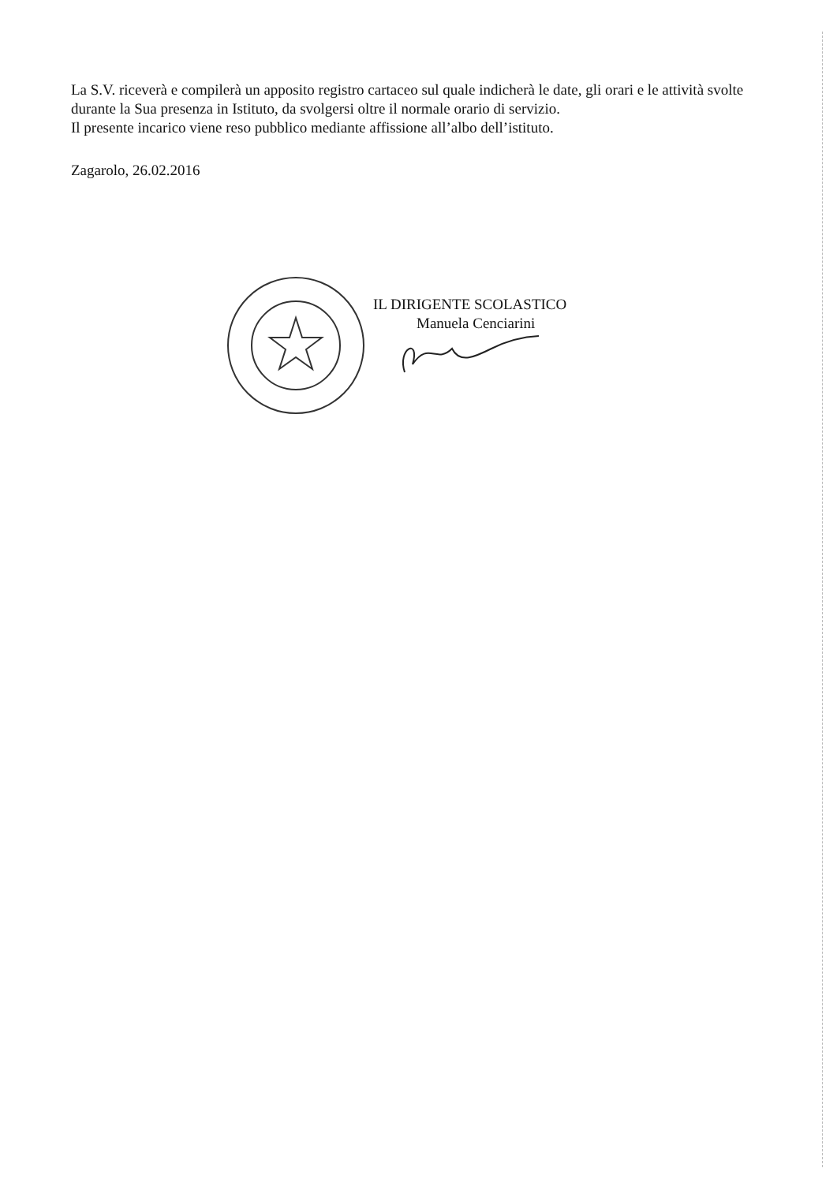La S.V. riceverà e compilerà un apposito registro cartaceo sul quale indicherà le date, gli orari e le attività svolte durante la Sua presenza in Istituto, da svolgersi oltre il normale orario di servizio.
Il presente incarico viene reso pubblico mediante affissione all’albo dell’istituto.
Zagarolo, 26.02.2016
IL DIRIGENTE SCOLASTICO
Manuela Cenciarini